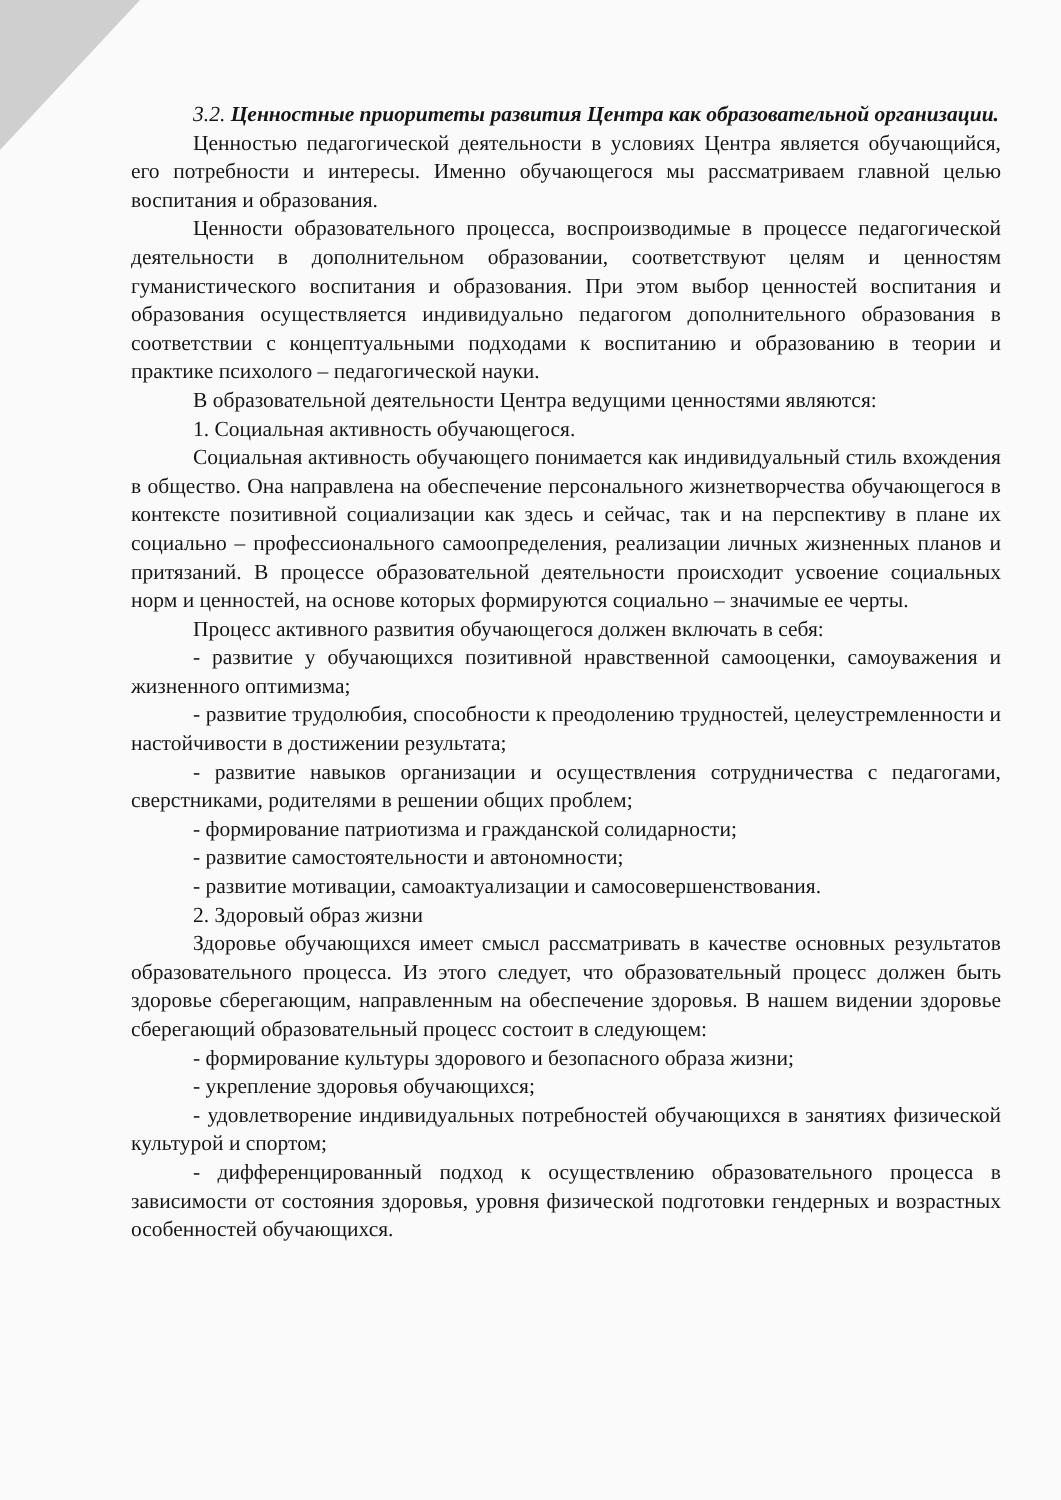3.2. Ценностные приоритеты развития Центра как образовательной организации.
Ценностью педагогической деятельности в условиях Центра является обучающийся, его потребности и интересы. Именно обучающегося мы рассматриваем главной целью воспитания и образования.
Ценности образовательного процесса, воспроизводимые в процессе педагогической деятельности в дополнительном образовании, соответствуют целям и ценностям гуманистического воспитания и образования. При этом выбор ценностей воспитания и образования осуществляется индивидуально педагогом дополнительного образования в соответствии с концептуальными подходами к воспитанию и образованию в теории и практике психолого – педагогической науки.
В образовательной деятельности Центра ведущими ценностями являются:
1. Социальная активность обучающегося.
Социальная активность обучающего понимается как индивидуальный стиль вхождения в общество. Она направлена на обеспечение персонального жизнетворчества обучающегося в контексте позитивной социализации как здесь и сейчас, так и на перспективу в плане их социально – профессионального самоопределения, реализации личных жизненных планов и притязаний. В процессе образовательной деятельности происходит усвоение социальных норм и ценностей, на основе которых формируются социально – значимые ее черты.
Процесс активного развития обучающегося должен включать в себя:
- развитие у обучающихся позитивной нравственной самооценки, самоуважения и жизненного оптимизма;
- развитие трудолюбия, способности к преодолению трудностей, целеустремленности и настойчивости в достижении результата;
- развитие навыков организации и осуществления сотрудничества с педагогами, сверстниками, родителями в решении общих проблем;
- формирование патриотизма и гражданской солидарности;
- развитие самостоятельности и автономности;
- развитие мотивации, самоактуализации и самосовершенствования.
2. Здоровый образ жизни
Здоровье обучающихся имеет смысл рассматривать в качестве основных результатов образовательного процесса. Из этого следует, что образовательный процесс должен быть здоровье сберегающим, направленным на обеспечение здоровья. В нашем видении здоровье сберегающий образовательный процесс состоит в следующем:
- формирование культуры здорового и безопасного образа жизни;
- укрепление здоровья обучающихся;
- удовлетворение индивидуальных потребностей обучающихся в занятиях физической культурой и спортом;
- дифференцированный подход к осуществлению образовательного процесса в зависимости от состояния здоровья, уровня физической подготовки гендерных и возрастных особенностей обучающихся.